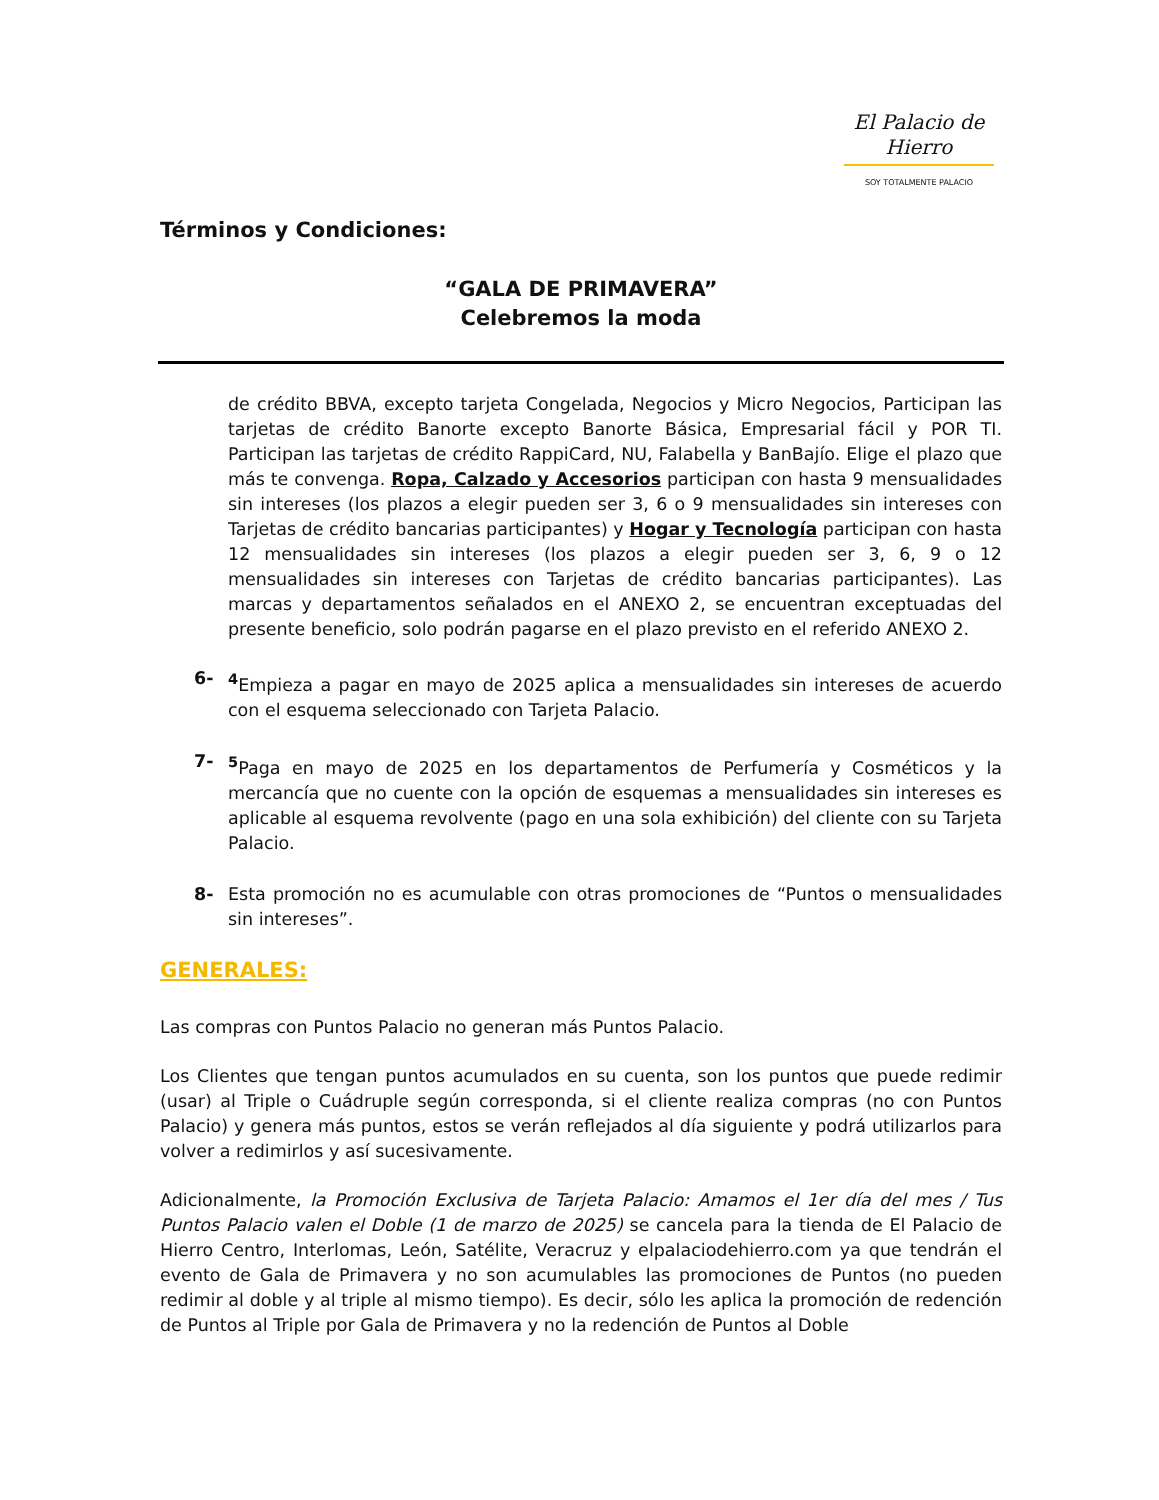El Palacio de Hierro
SOY TOTALMENTE PALACIO
Términos y Condiciones:
“GALA DE PRIMAVERA”
Celebremos la moda
de crédito BBVA, excepto tarjeta Congelada, Negocios y Micro Negocios, Participan las tarjetas de crédito Banorte excepto Banorte Básica, Empresarial fácil y POR TI. Participan las tarjetas de crédito RappiCard, NU, Falabella y BanBajío. Elige el plazo que más te convenga. Ropa, Calzado y Accesorios participan con hasta 9 mensualidades sin intereses (los plazos a elegir pueden ser 3, 6 o 9 mensualidades sin intereses con Tarjetas de crédito bancarias participantes) y Hogar y Tecnología participan con hasta 12 mensualidades sin intereses (los plazos a elegir pueden ser 3, 6, 9 o 12 mensualidades sin intereses con Tarjetas de crédito bancarias participantes). Las marcas y departamentos señalados en el ANEXO 2, se encuentran exceptuadas del presente beneficio, solo podrán pagarse en el plazo previsto en el referido ANEXO 2.
6- <sup>4</sup> Empieza a pagar en mayo de 2025 aplica a mensualidades sin intereses de acuerdo con el esquema seleccionado con Tarjeta Palacio.
7- <sup>5</sup> Paga en mayo de 2025 en los departamentos de Perfumería y Cosméticos y la mercancía que no cuente con la opción de esquemas a mensualidades sin intereses es aplicable al esquema revolvente (pago en una sola exhibición) del cliente con su Tarjeta Palacio.
8- Esta promoción no es acumulable con otras promociones de “Puntos o mensualidades sin intereses”.
GENERALES:
Las compras con Puntos Palacio no generan más Puntos Palacio.
Los Clientes que tengan puntos acumulados en su cuenta, son los puntos que puede redimir (usar) al Triple o Cuádruple según corresponda, si el cliente realiza compras (no con Puntos Palacio) y genera más puntos, estos se verán reflejados al día siguiente y podrá utilizarlos para volver a redimirlos y así sucesivamente.
Adicionalmente, la Promoción Exclusiva de Tarjeta Palacio: Amamos el 1er día del mes / Tus Puntos Palacio valen el Doble (1 de marzo de 2025) se cancela para la tienda de El Palacio de Hierro Centro, Interlomas, León, Satélite, Veracruz y elpalaciodehierro.com ya que tendrán el evento de Gala de Primavera y no son acumulables las promociones de Puntos (no pueden redimir al doble y al triple al mismo tiempo). Es decir, sólo les aplica la promoción de redención de Puntos al Triple por Gala de Primavera y no la redención de Puntos al Doble